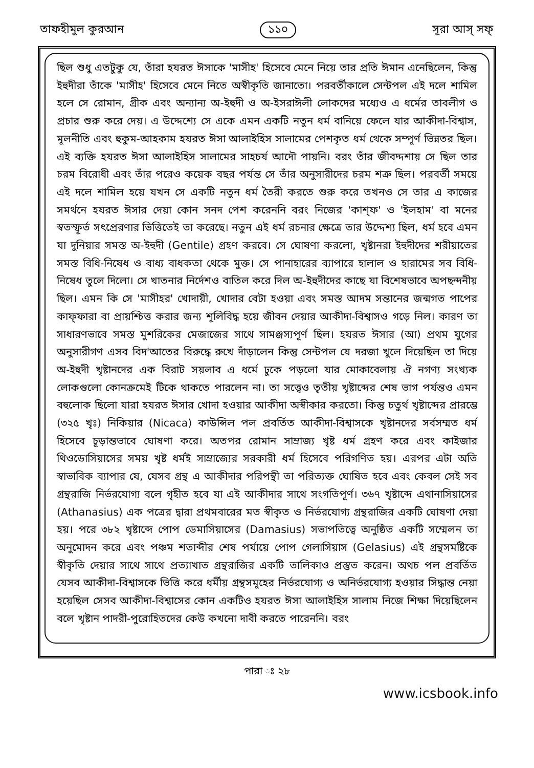তাফহীমুল কুরআন ১১০ সূরা আস্‌ সফ্‌
ছিল শুধু এতটুকু যে, তাঁরা হযরত ঈসাকে 'মাসীহ' হিসেবে মেনে নিয়ে তার প্রতি ঈমান এনেছিলেন, কিন্তু ইহুদীরা তাঁকে 'মাসীহ' হিসেবে মেনে নিতে অস্বীকৃতি জানাতো। পরবর্তীকালে সেন্টপল এই দলে শামিল হলে সে রোমান, গ্রীক এবং অন্যান্য অ-ইহুদী ও অ-ইসরাঈলী লোকদের মধ্যেও এ ধর্মের তাবলীগ ও প্রচার শুরু করে দেয়। এ উদ্দেশ্যে সে একে এমন একটি নতুন ধর্ম বানিয়ে ফেলে যার আকীদা-বিশ্বাস, মূলনীতি এবং হুকুম-আহকাম হযরত ঈসা আলাইহিস সালামের পেশকৃত ধর্ম থেকে সম্পূর্ণ ভিন্নতর ছিল। এই ব্যক্তি হযরত ঈসা আলাইহিস সালামের সাহচর্য আদৌ পায়নি। বরং তাঁর জীবদ্দশায় সে ছিল তার চরম বিরোধী এবং তাঁর পরেও কয়েক বছর পর্যন্ত সে তাঁর অনুসারীদের চরম শত্রু ছিল। পরবর্তী সময়ে এই দলে শামিল হয়ে যখন সে একটি নতুন ধর্ম তৈরী করতে শুরু করে তখনও সে তার এ কাজের সমর্থনে হযরত ঈসার দেয়া কোন সনদ পেশ করেননি বরং নিজের 'কাশ্‌ফ' ও 'ইলহাম' বা মনের স্বতস্ফূর্ত সৎপ্রেরণার ভিত্তিতেই তা করেছে। নতুন এই ধর্ম রচনার ক্ষেত্রে তার উদ্দেশ্য ছিল, ধর্ম হবে এমন যা দুনিয়ার সমস্ত অ-ইহুদী (Gentile) গ্রহণ করবে। সে ঘোষণা করলো, খৃষ্টানরা ইহুদীদের শরীয়াতের সমস্ত বিধি-নিষেধ ও বাধ্য বাধকতা থেকে মুক্ত। সে পানাহারের ব্যাপারে হালাল ও হারামের সব বিধি-নিষেধ তুলে দিলো। সে খাতনার নির্দেশও বাতিল করে দিল অ-ইহুদীদের কাছে যা বিশেষভাবে অপছন্দনীয় ছিল। এমন কি সে 'মাসীহর' খোদায়ী, খোদার বেটা হওয়া এবং সমস্ত আদম সন্তানের জন্মগত পাপের কাফ্‌ফারা বা প্রায়শ্চিত্ত করার জন্য শূলিবিদ্ধ হয়ে জীবন দেয়ার আকীদা-বিশ্বাসও গড়ে নিল। কারণ তা সাধারণভাবে সমস্ত মুশরিকের মেজাজের সাথে সামঞ্জস্যপূর্ণ ছিল। হযরত ঈসার (আ) প্রথম যুগের অনুসারীগণ এসব বিদ'আতের বিরুদ্ধে রুখে দাঁড়ালেন কিন্তু সেন্টপল যে দরজা খুলে দিয়েছিল তা দিয়ে অ-ইহুদী খৃষ্টানদের এক বিরাট সয়লাব এ ধর্মে ঢুকে পড়লো যার মোকাবেলায় ঐ নগণ্য সংখ্যক লোকগুলো কোনক্রমেই টিকে থাকতে পারলেন না। তা সত্ত্বেও তৃতীয় খৃষ্টাব্দের শেষ ভাগ পর্যন্তও এমন বহুলোক ছিলো যারা হযরত ঈসার খোদা হওয়ার আকীদা অস্বীকার করতো। কিন্তু চতুর্থ খৃষ্টাব্দের প্রারম্ভে (৩২৫ খৃঃ) নিকিয়ার (Nicaca) কাউন্সিল পল প্রবর্তিত আকীদা-বিশ্বাসকে খৃষ্টানদের সর্বসম্মত ধর্ম হিসেবে চূড়ান্তভাবে ঘোষণা করে। অতপর রোমান সাম্রাজ্য খৃষ্ট ধর্ম গ্রহণ করে এবং কাইজার থিওডোসিয়াসের সময় খৃষ্ট ধর্মই সাম্রাজ্যের সরকারী ধর্ম হিসেবে পরিগণিত হয়। এরপর এটা অতি স্বাভাবিক ব্যাপার যে, যেসব গ্রন্থ এ আকীদার পরিপন্থী তা পরিত্যক্ত ঘোষিত হবে এবং কেবল সেই সব গ্রন্থরাজি নির্ভরযোগ্য বলে গৃহীত হবে যা এই আকীদার সাথে সংগতিপূর্ণ। ৩৬৭ খৃষ্টাব্দে এথানাসিয়াসের (Athanasius) এক পত্রের দ্বারা প্রথমবারের মত স্বীকৃত ও নির্ভরযোগ্য গ্রন্থরাজির একটি ঘোষণা দেয়া হয়। পরে ৩৮২ খৃষ্টাব্দে পোপ ডেমাসিয়াসের (Damasius) সভাপতিত্বে অনুষ্ঠিত একটি সম্মেলন তা অনুমোদন করে এবং পঞ্চম শতাব্দীর শেষ পর্যায়ে পোপ গেলাসিয়াস (Gelasius) এই গ্রন্থসমষ্টিকে স্বীকৃতি দেয়ার সাথে সাথে প্রত্যাখাত গ্রন্থরাজির একটি তালিকাও প্রস্তুত করেন। অথচ পল প্রবর্তিত যেসব আকীদা-বিশ্বাসকে ভিত্তি করে ধর্মীয় গ্রন্থসমূহের নির্ভরযোগ্য ও অনির্ভরযোগ্য হওয়ার সিদ্ধান্ত নেয়া হয়েছিল সেসব আকীদা-বিশ্বাসের কোন একটিও হযরত ঈসা আলাইহিস সালাম নিজে শিক্ষা দিয়েছিলেন বলে খৃষ্টান পাদরী-পুরোহিতদের কেউ কখনো দাবী করতে পারেননি। বরং
পারা ঃ ২৮
www.icsbook.info